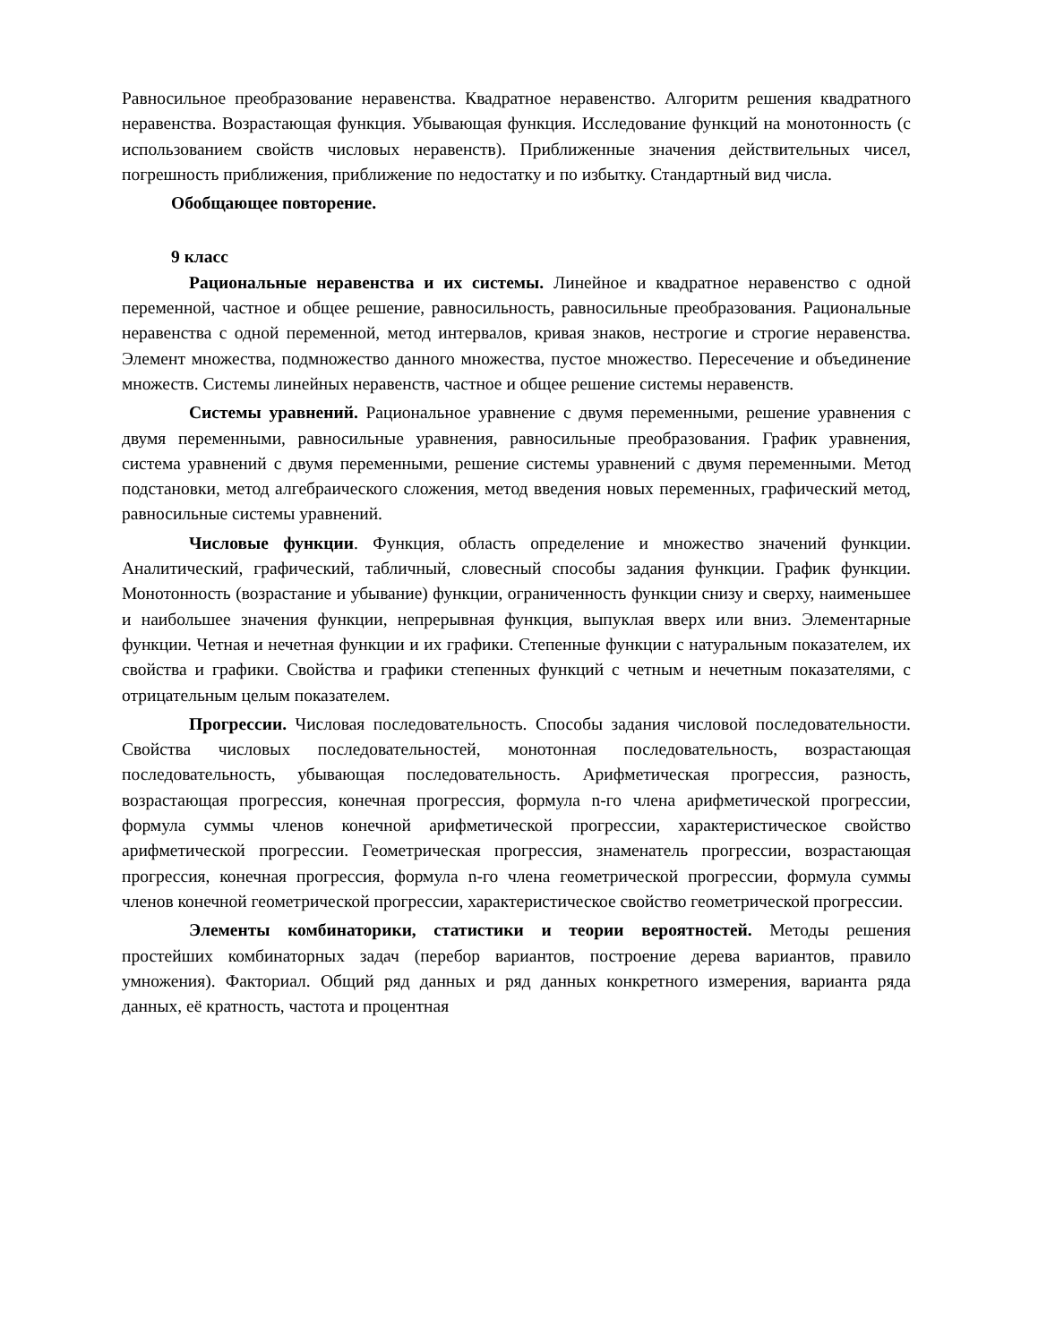Равносильное преобразование неравенства. Квадратное неравенство. Алгоритм решения квадратного неравенства. Возрастающая функция. Убывающая функция. Исследование функций на монотонность (с использованием свойств числовых неравенств). Приближенные значения действительных чисел, погрешность приближения, приближение по недостатку и по избытку. Стандартный вид числа.
Обобщающее повторение.
9 класс
Рациональные неравенства и их системы. Линейное и квадратное неравенство с одной переменной, частное и общее решение, равносильность, равносильные преобразования. Рациональные неравенства с одной переменной, метод интервалов, кривая знаков, нестрогие и строгие неравенства. Элемент множества, подмножество данного множества, пустое множество. Пересечение и объединение множеств. Системы линейных неравенств, частное и общее решение системы неравенств.
Системы уравнений. Рациональное уравнение с двумя переменными, решение уравнения с двумя переменными, равносильные уравнения, равносильные преобразования. График уравнения, система уравнений с двумя переменными, решение системы уравнений с двумя переменными. Метод подстановки, метод алгебраического сложения, метод введения новых переменных, графический метод, равносильные системы уравнений.
Числовые функции. Функция, область определение и множество значений функции. Аналитический, графический, табличный, словесный способы задания функции. График функции. Монотонность (возрастание и убывание) функции, ограниченность функции снизу и сверху, наименьшее и наибольшее значения функции, непрерывная функция, выпуклая вверх или вниз. Элементарные функции. Четная и нечетная функции и их графики. Степенные функции с натуральным показателем, их свойства и графики. Свойства и графики степенных функций с четным и нечетным показателями, с отрицательным целым показателем.
Прогрессии. Числовая последовательность. Способы задания числовой последовательности. Свойства числовых последовательностей, монотонная последовательность, возрастающая последовательность, убывающая последовательность. Арифметическая прогрессия, разность, возрастающая прогрессия, конечная прогрессия, формула n-го члена арифметической прогрессии, формула суммы членов конечной арифметической прогрессии, характеристическое свойство арифметической прогрессии. Геометрическая прогрессия, знаменатель прогрессии, возрастающая прогрессия, конечная прогрессия, формула n-го члена геометрической прогрессии, формула суммы членов конечной геометрической прогрессии, характеристическое свойство геометрической прогрессии.
Элементы комбинаторики, статистики и теории вероятностей. Методы решения простейших комбинаторных задач (перебор вариантов, построение дерева вариантов, правило умножения). Факториал. Общий ряд данных и ряд данных конкретного измерения, варианта ряда данных, её кратность, частота и процентная